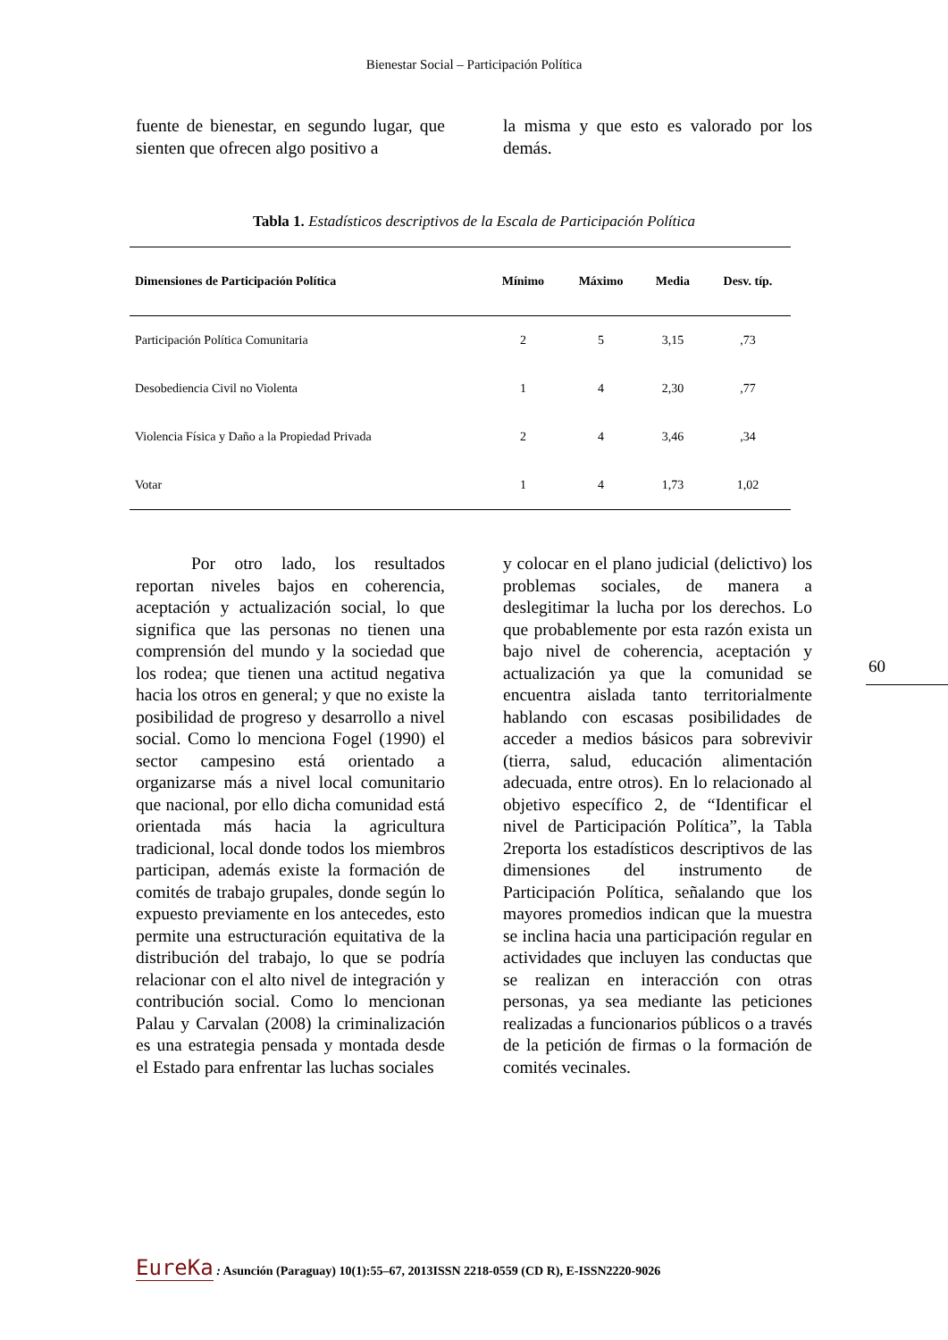Bienestar Social – Participación Política
fuente de bienestar, en segundo lugar, que sienten que ofrecen algo positivo a
la misma y que esto es valorado por los demás.
Tabla 1. Estadísticos descriptivos de la Escala de Participación Política
| Dimensiones de Participación Política | Mínimo | Máximo | Media | Desv. típ. |
| --- | --- | --- | --- | --- |
| Participación Política Comunitaria | 2 | 5 | 3,15 | ,73 |
| Desobediencia Civil no Violenta | 1 | 4 | 2,30 | ,77 |
| Violencia Física y Daño a la Propiedad Privada | 2 | 4 | 3,46 | ,34 |
| Votar | 1 | 4 | 1,73 | 1,02 |
Por otro lado, los resultados reportan niveles bajos en coherencia, aceptación y actualización social, lo que significa que las personas no tienen una comprensión del mundo y la sociedad que los rodea; que tienen una actitud negativa hacia los otros en general; y que no existe la posibilidad de progreso y desarrollo a nivel social. Como lo menciona Fogel (1990) el sector campesino está orientado a organizarse más a nivel local comunitario que nacional, por ello dicha comunidad está orientada más hacia la agricultura tradicional, local donde todos los miembros participan, además existe la formación de comités de trabajo grupales, donde según lo expuesto previamente en los antecedes, esto permite una estructuración equitativa de la distribución del trabajo, lo que se podría relacionar con el alto nivel de integración y contribución social. Como lo mencionan Palau y Carvalan (2008) la criminalización es una estrategia pensada y montada desde el Estado para enfrentar las luchas sociales
y colocar en el plano judicial (delictivo) los problemas sociales, de manera a deslegitimar la lucha por los derechos. Lo que probablemente por esta razón exista un bajo nivel de coherencia, aceptación y actualización ya que la comunidad se encuentra aislada tanto territorialmente hablando con escasas posibilidades de acceder a medios básicos para sobrevivir (tierra, salud, educación alimentación adecuada, entre otros). En lo relacionado al objetivo específico 2, de “Identificar el nivel de Participación Política”, la Tabla 2reporta los estadísticos descriptivos de las dimensiones del instrumento de Participación Política, señalando que los mayores promedios indican que la muestra se inclina hacia una participación regular en actividades que incluyen las conductas que se realizan en interacción con otras personas, ya sea mediante las peticiones realizadas a funcionarios públicos o a través de la petición de firmas o la formación de comités vecinales.
60
EureKa : Asunción (Paraguay) 10(1):55–67, 2013ISSN 2218-0559 (CD R), E-ISSN2220-9026